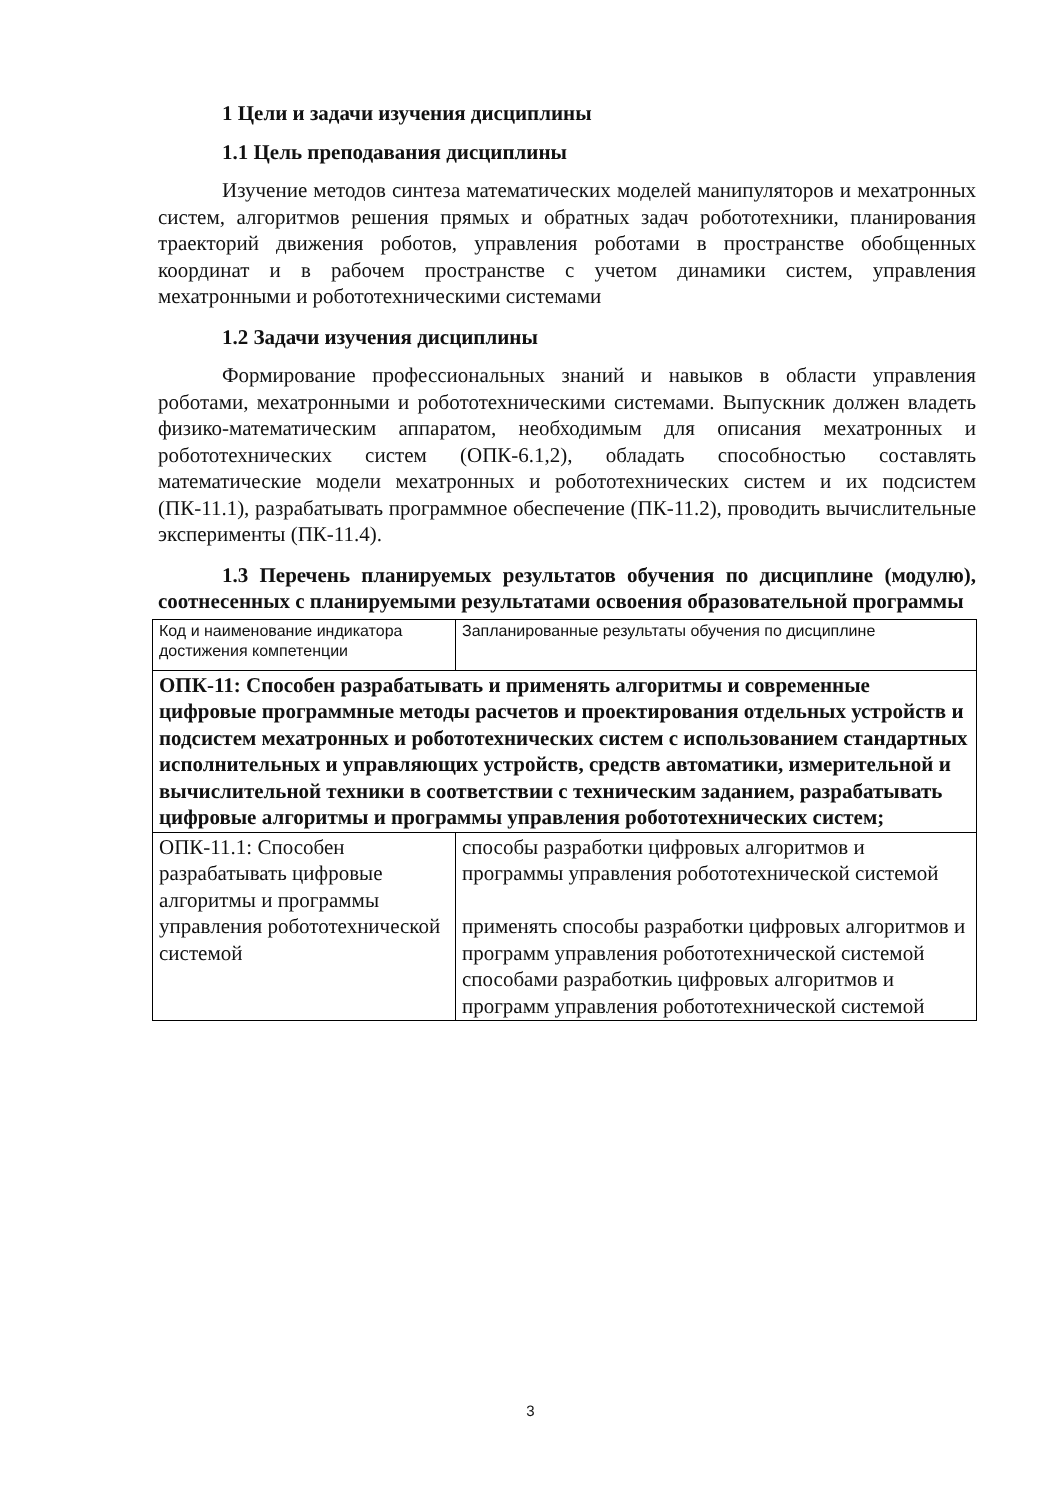1 Цели и задачи изучения дисциплины
1.1 Цель преподавания дисциплины
Изучение методов синтеза математических моделей манипуляторов и мехатронных систем, алгоритмов решения прямых и обратных задач робототехники, планирования траекторий движения роботов, управления роботами в пространстве обобщенных координат и в рабочем пространстве с учетом динамики систем, управления мехатронными и робототехническими системами
1.2 Задачи изучения дисциплины
Формирование профессиональных знаний и навыков в области управления роботами, мехатронными и робототехническими системами. Выпускник должен владеть физико-математическим аппаратом, необходимым для описания мехатронных и робототехнических систем (ОПК-6.1,2), обладать способностью составлять математические модели мехатронных и робототехнических систем и их подсистем (ПК-11.1), разрабатывать программное обеспечение (ПК-11.2), проводить вычислительные эксперименты (ПК-11.4).
1.3 Перечень планируемых результатов обучения по дисциплине (модулю), соотнесенных с планируемыми результатами освоения образовательной программы
| Код и наименование индикатора достижения компетенции | Запланированные результаты обучения по дисциплине |
| ОПК-11: Способен разрабатывать и применять алгоритмы и современные цифровые программные методы расчетов и проектирования отдельных устройств и подсистем мехатронных и робототехнических систем с использованием стандартных исполнительных и управляющих устройств, средств автоматики, измерительной и вычислительной техники в соответствии с техническим заданием, разрабатывать цифровые алгоритмы и программы управления робототехнических систем; | |
| ОПК-11.1: Способен разрабатывать цифровые алгоритмы и программы управления робототехнической системой | способы разработки цифровых алгоритмов и программы управления робототехнической системой применять способы разработки цифровых алгоритмов и программ управления робототехнической системой способами разработкиь цифровых алгоритмов и программ управления робототехнической системой |
3